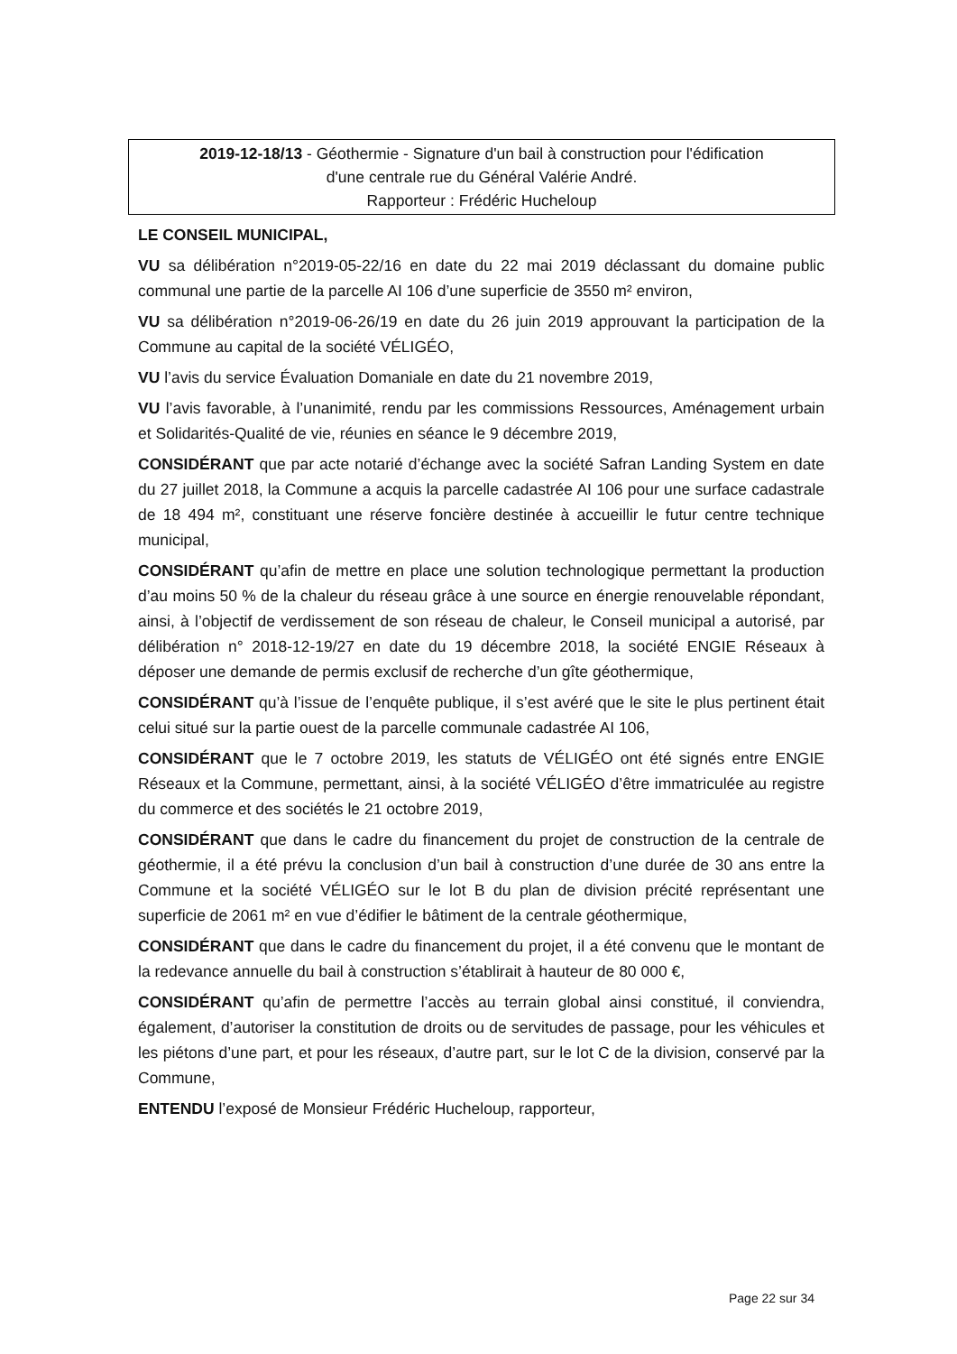2019-12-18/13 - Géothermie - Signature d'un bail à construction pour l'édification
d'une centrale rue du Général Valérie André.
Rapporteur : Frédéric Hucheloup
LE CONSEIL MUNICIPAL,
VU sa délibération n°2019-05-22/16 en date du 22 mai 2019 déclassant du domaine public communal une partie de la parcelle AI 106 d’une superficie de 3550 m² environ,
VU sa délibération n°2019-06-26/19 en date du 26 juin 2019 approuvant la participation de la Commune au capital de la société VÉLIGÉO,
VU l’avis du service Évaluation Domaniale en date du 21 novembre 2019,
VU l’avis favorable, à l’unanimité, rendu par les commissions Ressources, Aménagement urbain et Solidarités-Qualité de vie, réunies en séance le 9 décembre 2019,
CONSIDÉRANT que par acte notarié d’échange avec la société Safran Landing System en date du 27 juillet 2018, la Commune a acquis la parcelle cadastrée AI 106 pour une surface cadastrale de 18 494 m², constituant une réserve foncière destinée à accueillir le futur centre technique municipal,
CONSIDÉRANT qu’afin de mettre en place une solution technologique permettant la production d’au moins 50 % de la chaleur du réseau grâce à une source en énergie renouvelable répondant, ainsi, à l’objectif de verdissement de son réseau de chaleur, le Conseil municipal a autorisé, par délibération n° 2018-12-19/27 en date du 19 décembre 2018, la société ENGIE Réseaux à déposer une demande de permis exclusif de recherche d’un gîte géothermique,
CONSIDÉRANT qu’à l’issue de l’enquête publique, il s’est avéré que le site le plus pertinent était celui situé sur la partie ouest de la parcelle communale cadastrée AI 106,
CONSIDÉRANT que le 7 octobre 2019, les statuts de VÉLIGÉO ont été signés entre ENGIE Réseaux et la Commune, permettant, ainsi, à la société VÉLIGÉO d’être immatriculée au registre du commerce et des sociétés le 21 octobre 2019,
CONSIDÉRANT que dans le cadre du financement du projet de construction de la centrale de géothermie, il a été prévu la conclusion d’un bail à construction d’une durée de 30 ans entre la Commune et la société VÉLIGÉO sur le lot B du plan de division précité représentant une superficie de 2061 m² en vue d’édifier le bâtiment de la centrale géothermique,
CONSIDÉRANT que dans le cadre du financement du projet, il a été convenu que le montant de la redevance annuelle du bail à construction s’établirait à hauteur de 80 000 €,
CONSIDÉRANT qu’afin de permettre l’accès au terrain global ainsi constitué, il conviendra, également, d’autoriser la constitution de droits ou de servitudes de passage, pour les véhicules et les piétons d’une part, et pour les réseaux, d’autre part, sur le lot C de la division, conservé par la Commune,
ENTENDU l’exposé de Monsieur Frédéric Hucheloup, rapporteur,
Page 22 sur 34